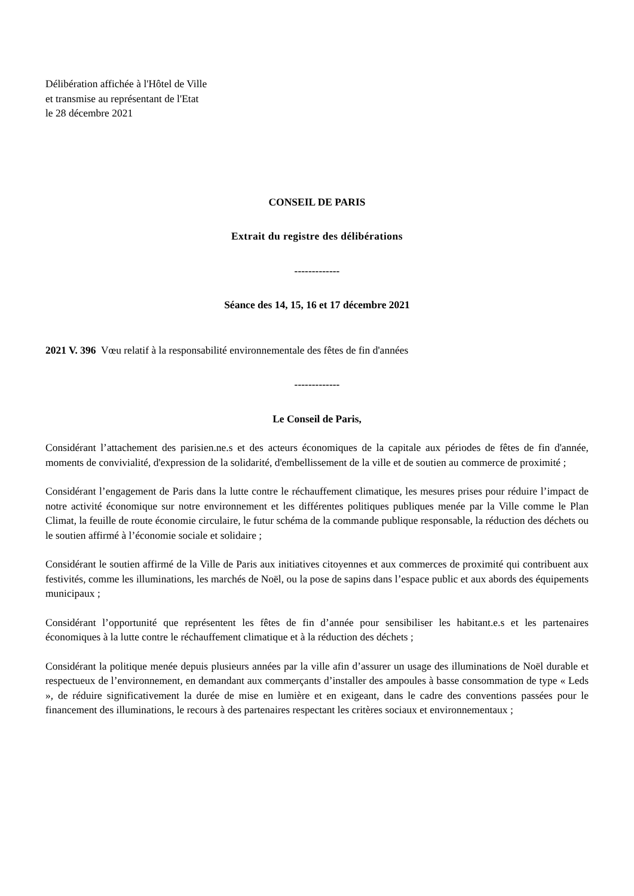Délibération affichée à l'Hôtel de Ville
et transmise au représentant de l'Etat
le 28 décembre 2021
CONSEIL DE PARIS
Extrait du registre des délibérations
-------------
Séance des 14, 15, 16 et 17 décembre 2021
2021 V. 396 Vœu relatif à la responsabilité environnementale des fêtes de fin d'années
-------------
Le Conseil de Paris,
Considérant l’attachement des parisien.ne.s et des acteurs économiques de la capitale aux périodes de fêtes de fin d'année, moments de convivialité, d'expression de la solidarité, d'embellissement de la ville et de soutien au commerce de proximité ;
Considérant l’engagement de Paris dans la lutte contre le réchauffement climatique, les mesures prises pour réduire l’impact de notre activité économique sur notre environnement et les différentes politiques publiques menée par la Ville comme le Plan Climat, la feuille de route économie circulaire, le futur schéma de la commande publique responsable, la réduction des déchets ou le soutien affirmé à l’économie sociale et solidaire ;
Considérant le soutien affirmé de la Ville de Paris aux initiatives citoyennes et aux commerces de proximité qui contribuent aux festivités, comme les illuminations, les marchés de Noël, ou la pose de sapins dans l’espace public et aux abords des équipements municipaux ;
Considérant l’opportunité que représentent les fêtes de fin d’année pour sensibiliser les habitant.e.s et les partenaires économiques à la lutte contre le réchauffement climatique et à la réduction des déchets ;
Considérant la politique menée depuis plusieurs années par la ville afin d’assurer un usage des illuminations de Noël durable et respectueux de l’environnement, en demandant aux commerçants d’installer des ampoules à basse consommation de type « Leds », de réduire significativement la durée de mise en lumière et en exigeant, dans le cadre des conventions passées pour le financement des illuminations, le recours à des partenaires respectant les critères sociaux et environnementaux ;